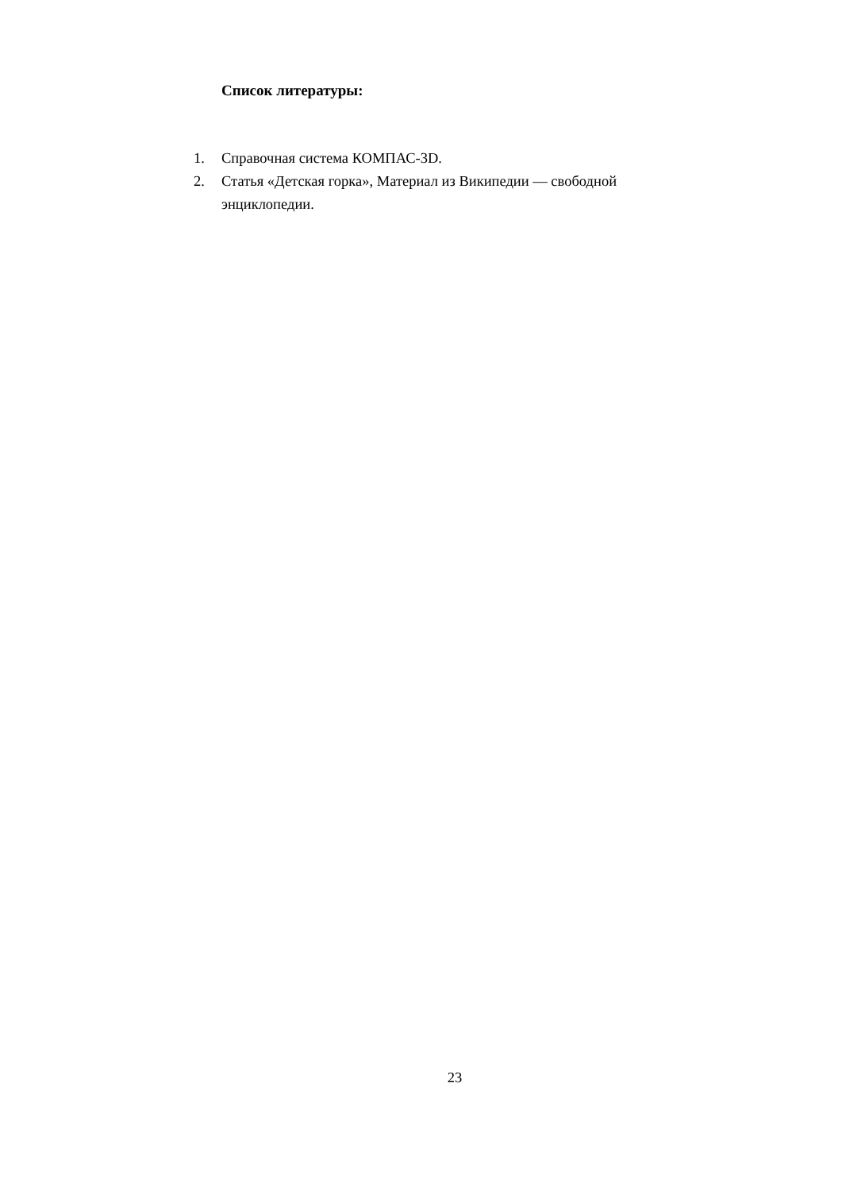Список литературы:
1. Справочная система КОМПАС-3D.
2. Статья «Детская горка», Материал из Википедии — свободной энциклопедии.
23